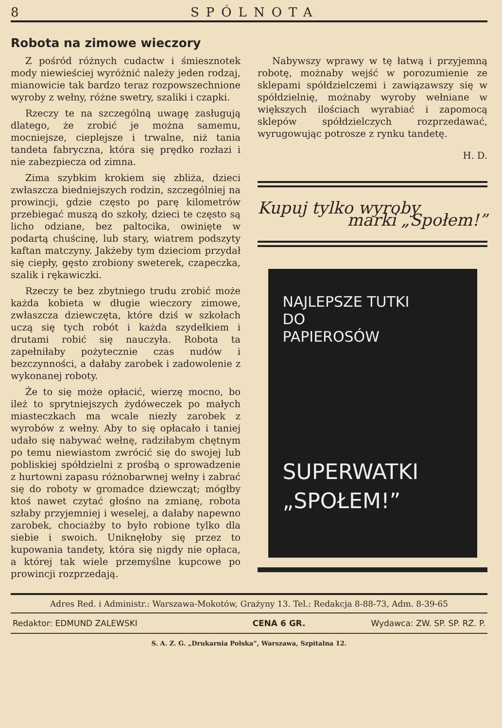8 SPÓLNOTA
Robota na zimowe wieczory
Z pośród różnych cudactw i śmiesznotek mody niewieściej wyróżnić należy jeden rodzaj, mianowicie tak bardzo teraz rozpowszechnione wyroby z wełny, różne swetry, szaliki i czapki.
Rzeczy te na szczególną uwagę zasługują dlatego, że zrobić je można samemu, mocniejsze, cieplejsze i trwalne, niż tania tandeta fabryczna, która się prędko rozłazi i nie zabezpiecza od zimna.
Zima szybkim krokiem się zbliża, dzieci zwłaszcza biedniejszych rodzin, szczególniej na prowincji, gdzie często po parę kilometrów przebiegać muszą do szkoły, dzieci te często są licho odziane, bez paltocika, owinięte w podartą chuścinę, lub stary, wiatrem podszyty kaftan matczyny. Jakżeby tym dzieciom przydał się ciepły, gęsto zrobiony sweterek, czapeczka, szalik i rękawiczki.
Rzeczy te bez zbytniego trudu zrobić może każda kobieta w długie wieczory zimowe, zwłaszcza dziewczęta, które dziś w szkołach uczą się tych robót i każda szydełkiem i drutami robić się nauczyła. Robota ta zapełniłaby pożytecznie czas nudów i bezczynności, a dałaby zarobek i zadowolenie z wykonanej roboty.
Że to się może opłacić, wierzę mocno, bo ileż to sprytniejszych żydóweczek po małych miasteczkach ma wcale niezły zarobek z wyrobów z wełny. Aby to się opłacało i taniej udało się nabywać wełnę, radziłabym chętnym po temu niewiastom zwrócić się do swojej lub pobliskiej spółdzielni z prośbą o sprowadzenie z hurtowni zapasu różnobarwnej wełny i zabrać się do roboty w gromadce dziewcząt; mógłby ktoś nawet czytać głośno na zmianę, robota szłaby przyjemniej i weselej, a dałaby napewno zarobek, chociażby to było robione tylko dla siebie i swoich. Uniknęłoby się przez to kupowania tandety, która się nigdy nie opłaca, a której tak wiele przemyślne kupcowe po prowincji rozprzedają.
Nabywszy wprawy w tę łatwą i przyjemną robotę, możnaby wejść w porozumienie ze sklepami spółdzielczemi i zawiązawszy się w spółdzielnię, możnaby wyroby wełniane w większych ilościach wyrabiać i zapomocą sklepów spółdzielczych rozprzedawać, wyrugowując potrosze z rynku tandetę.
H. D.
Kupuj tylko wyroby
marki „Społem!”
NAJLEPSZE TUTKI
DO
PAPIEROSÓW
SUPERWATKI
„SPOŁEM!”
Adres Red. i Administr.: Warszawa-Mokotów, Grażyny 13. Tel.: Redakcja 8-88-73, Adm. 8-39-65
Redaktor: EDMUND ZALEWSKI CENA 6 GR. Wydawca: ZW. SP. SP. RZ. P.
S. A. Z. G. „Drukarnia Polska”, Warszawa, Szpitalna 12.